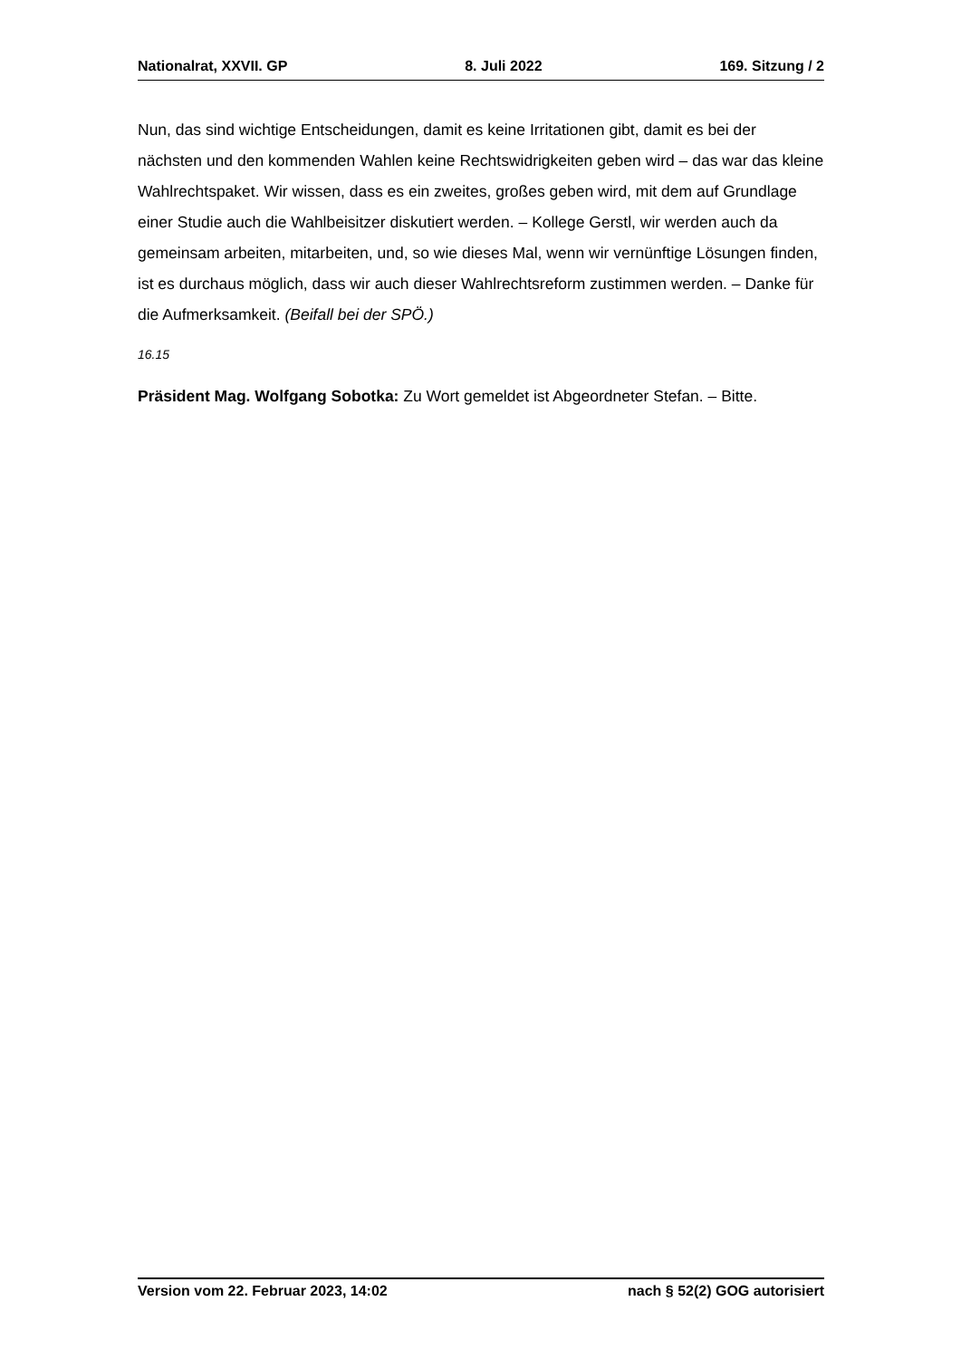Nationalrat, XXVII. GP 8. Juli 2022 169. Sitzung / 2
Nun, das sind wichtige Entscheidungen, damit es keine Irritationen gibt, damit es bei der nächsten und den kommenden Wahlen keine Rechtswidrigkeiten geben wird – das war das kleine Wahlrechtspaket. Wir wissen, dass es ein zweites, großes geben wird, mit dem auf Grundlage einer Studie auch die Wahlbeisitzer diskutiert werden. – Kollege Gerstl, wir werden auch da gemeinsam arbeiten, mitarbeiten, und, so wie dieses Mal, wenn wir vernünftige Lösungen finden, ist es durchaus möglich, dass wir auch dieser Wahlrechtsreform zustimmen werden. – Danke für die Aufmerksamkeit. (Beifall bei der SPÖ.)
16.15
Präsident Mag. Wolfgang Sobotka: Zu Wort gemeldet ist Abgeordneter Stefan. – Bitte.
Version vom 22. Februar 2023, 14:02 nach § 52(2) GOG autorisiert